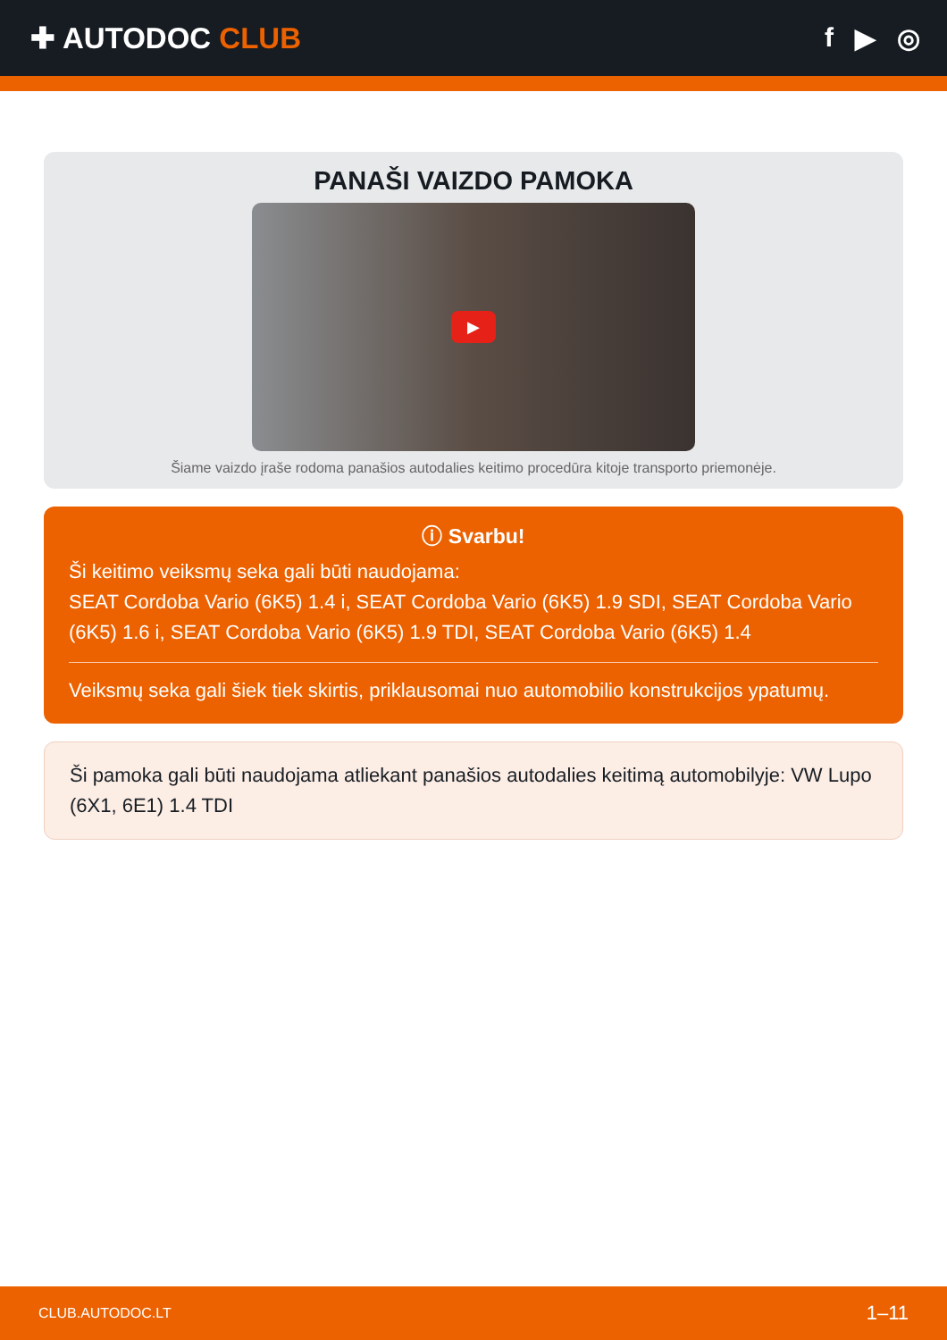✚ AUTODOC CLUB f ▶ ◎
PANAŠI VAIZDO PAMOKA
▶
Šiame vaizdo įraše rodoma panašios autodalies keitimo procedūra kitoje transporto priemonėje.
ⓘ Svarbu!
Ši keitimo veiksmų seka gali būti naudojama:
SEAT Cordoba Vario (6K5) 1.4 i, SEAT Cordoba Vario (6K5) 1.9 SDI, SEAT Cordoba Vario (6K5) 1.6 i, SEAT Cordoba Vario (6K5) 1.9 TDI, SEAT Cordoba Vario (6K5) 1.4
Veiksmų seka gali šiek tiek skirtis, priklausomai nuo automobilio konstrukcijos ypatumų.
Ši pamoka gali būti naudojama atliekant panašios autodalies keitimą automobilyje: VW Lupo (6X1, 6E1) 1.4 TDI
CLUB.AUTODOC.LT 1–11